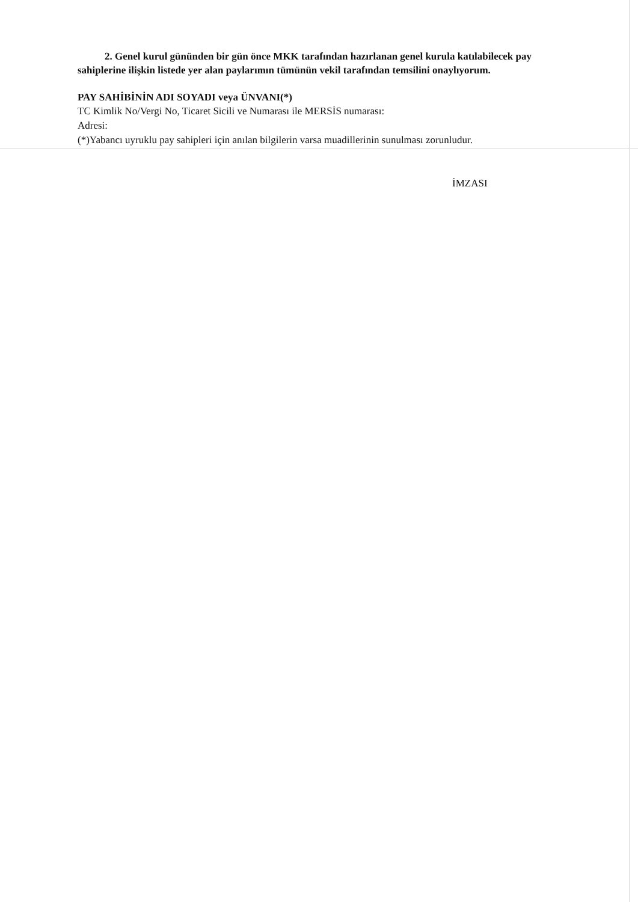2. Genel kurul gününden bir gün önce MKK tarafından hazırlanan genel kurula katılabilecek pay sahiplerine ilişkin listede yer alan paylarımın tümünün vekil tarafından temsilini onaylıyorum.
PAY SAHİBİNİN ADI SOYADI veya ÜNVANI(*)
TC Kimlik No/Vergi No, Ticaret Sicili ve Numarası ile MERSİS numarası:
Adresi:
(*)Yabancı uyruklu pay sahipleri için anılan bilgilerin varsa muadillerinin sunulması zorunludur.
İMZASI